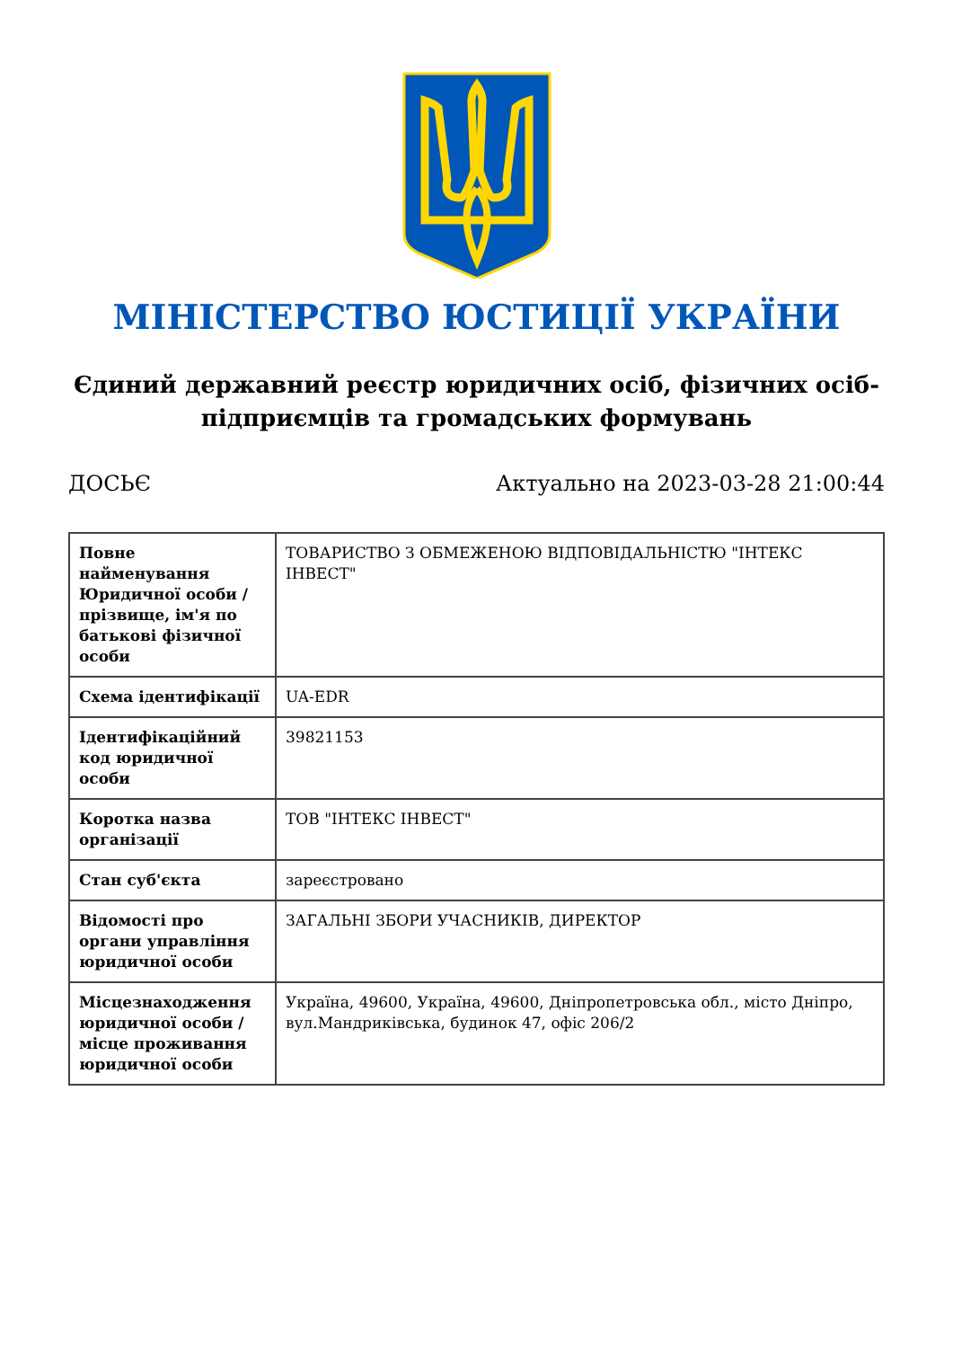МІНІСТЕРСТВО ЮСТИЦІЇ УКРАЇНИ
Єдиний державний реєстр юридичних осіб, фізичних осіб-підприємців та громадських формувань
ДОСЬЄ Актуально на 2023-03-28 21:00:44
| Повне найменування Юридичної особи / прізвище, ім'я по батькові фізичної особи | ТОВАРИСТВО З ОБМЕЖЕНОЮ ВІДПОВІДАЛЬНІСТЮ "ІНТЕКС ІНВЕСТ" |
| Схема ідентифікації | UA-EDR |
| Ідентифікаційний код юридичної особи | 39821153 |
| Коротка назва організації | ТОВ "ІНТЕКС ІНВЕСТ" |
| Стан суб'єкта | зареєстровано |
| Відомості про органи управління юридичної особи | ЗАГАЛЬНІ ЗБОРИ УЧАСНИКІВ, ДИРЕКТОР |
| Місцезнаходження юридичної особи / місце проживання юридичної особи | Україна, 49600, Україна, 49600, Дніпропетровська обл., місто Дніпро, вул.Мандриківська, будинок 47, офіс 206/2 |